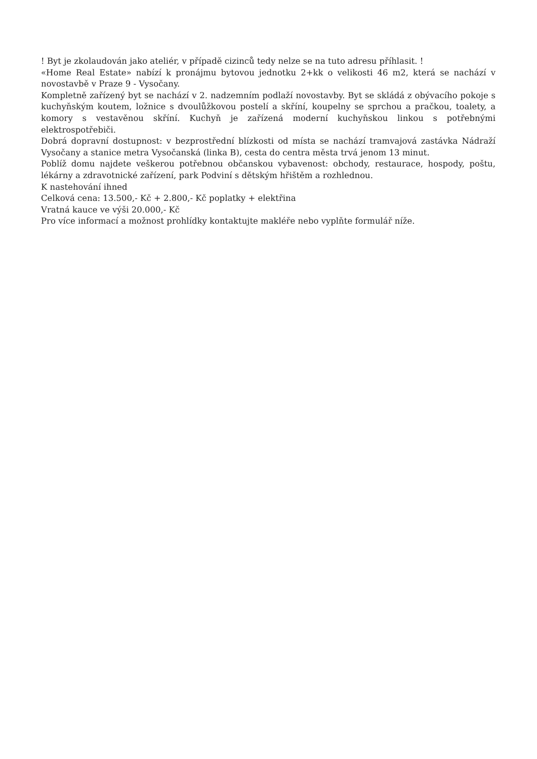! Byt je zkolaudován jako ateliér, v případě cizinců tedy nelze se na tuto adresu příhlasit. !
«Home Real Estate» nabízí k pronájmu bytovou jednotku 2+kk o velikosti 46 m2, která se nachází v novostavbě v Praze 9 - Vysočany.
Kompletně zařízený byt se nachází v 2. nadzemním podlaží novostavby. Byt se skládá z obývacího pokoje s kuchyňským koutem, ložnice s dvoulůžkovou postelí a skříní, koupelny se sprchou a pračkou, toalety, a komory s vestavěnou skříní. Kuchyň je zařízená moderní kuchyňskou linkou s potřebnými elektrospotřebiči.
Dobrá dopravní dostupnost: v bezprostřední blízkosti od místa se nachází tramvajová zastávka Nádraží Vysočany a stanice metra Vysočanská (linka B), cesta do centra města trvá jenom 13 minut.
Poblíž domu najdete veškerou potřebnou občanskou vybavenost: obchody, restaurace, hospody, poštu, lékárny a zdravotnické zařízení, park Podviní s dětským hřištěm a rozhlednou.
K nastehování ihned
Celková cena: 13.500,- Kč + 2.800,- Kč poplatky + elektřina
Vratná kauce ve výši 20.000,- Kč
Pro více informací a možnost prohlídky kontaktujte makléře nebo vyplňte formulář níže.